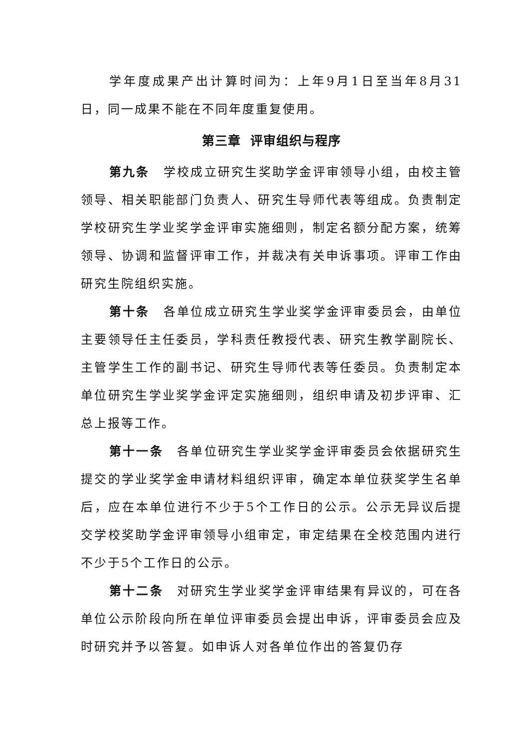学年度成果产出计算时间为：上年9月1日至当年8月31日，同一成果不能在不同年度重复使用。
第三章 评审组织与程序
第九条　学校成立研究生奖助学金评审领导小组，由校主管领导、相关职能部门负责人、研究生导师代表等组成。负责制定学校研究生学业奖学金评审实施细则，制定名额分配方案，统筹领导、协调和监督评审工作，并裁决有关申诉事项。评审工作由研究生院组织实施。
第十条　各单位成立研究生学业奖学金评审委员会，由单位主要领导任主任委员，学科责任教授代表、研究生教学副院长、主管学生工作的副书记、研究生导师代表等任委员。负责制定本单位研究生学业奖学金评定实施细则，组织申请及初步评审、汇总上报等工作。
第十一条　各单位研究生学业奖学金评审委员会依据研究生提交的学业奖学金申请材料组织评审，确定本单位获奖学生名单后，应在本单位进行不少于5个工作日的公示。公示无异议后提交学校奖助学金评审领导小组审定，审定结果在全校范围内进行不少于5个工作日的公示。
第十二条　对研究生学业奖学金评审结果有异议的，可在各单位公示阶段向所在单位评审委员会提出申诉，评审委员会应及时研究并予以答复。如申诉人对各单位作出的答复仍存